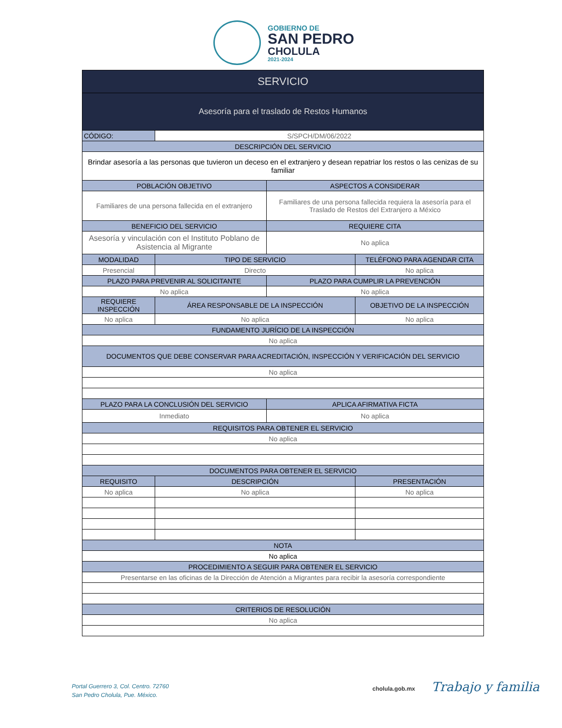GOBIERNO DE
SAN PEDRO
CHOLULA
2021-2024
| SERVICIO | | | |
| Asesoría para el traslado de Restos Humanos | | | |
| CÓDIGO: | S/SPCH/DM/06/2022 | | |
| DESCRIPCIÓN DEL SERVICIO | | | |
| Brindar asesoría a las personas que tuvieron un deceso en el extranjero y desean repatriar los restos o las cenizas de su familiar | | | |
| POBLACIÓN OBJETIVO | | ASPECTOS A CONSIDERAR | |
| Familiares de una persona fallecida en el extranjero | | Familiares de una persona fallecida requiera la asesoría para el Traslado de Restos del Extranjero a México | |
| BENEFICIO DEL SERVICIO | | REQUIERE CITA | |
| Asesoría y vinculación con el Instituto Poblano de Asistencia al Migrante | | No aplica | |
| MODALIDAD | TIPO DE SERVICIO | | TELÉFONO PARA AGENDAR CITA |
| Presencial | Directo | | No aplica |
| PLAZO PARA PREVENIR AL SOLICITANTE | | PLAZO PARA CUMPLIR LA PREVENCIÓN | |
| No aplica | | No aplica | |
| REQUIERE INSPECCIÓN | ÁREA RESPONSABLE DE LA INSPECCIÓN | | OBJETIVO DE LA INSPECCIÓN |
| No aplica | No aplica | | No aplica |
| FUNDAMENTO JURÍCIO DE LA INSPECCIÓN | | | |
| No aplica | | | |
| DOCUMENTOS QUE DEBE CONSERVAR PARA ACREDITACIÓN, INSPECCIÓN Y VERIFICACIÓN DEL SERVICIO | | | |
| No aplica | | | |
| PLAZO PARA LA CONCLUSIÓN DEL SERVICIO | | APLICA AFIRMATIVA FICTA | |
| Inmediato | | No aplica | |
| REQUISITOS PARA OBTENER EL SERVICIO | | | |
| No aplica | | | |
| DOCUMENTOS PARA OBTENER EL SERVICIO | | | |
| REQUISITO | DESCRIPCIÓN | | PRESENTACIÓN |
| No aplica | No aplica | | No aplica |
| NOTA | | | |
| No aplica | | | |
| PROCEDIMIENTO A SEGUIR PARA OBTENER EL SERVICIO | | | |
| Presentarse en las oficinas de la Dirección de Atención a Migrantes para recibir la asesoría correspondiente | | | |
| CRITERIOS DE RESOLUCIÓN | | | |
| No aplica | | | |
Portal Guerrero 3, Col. Centro. 72760
San Pedro Cholula, Pue. México.
cholula.gob.mx Trabajo y familia